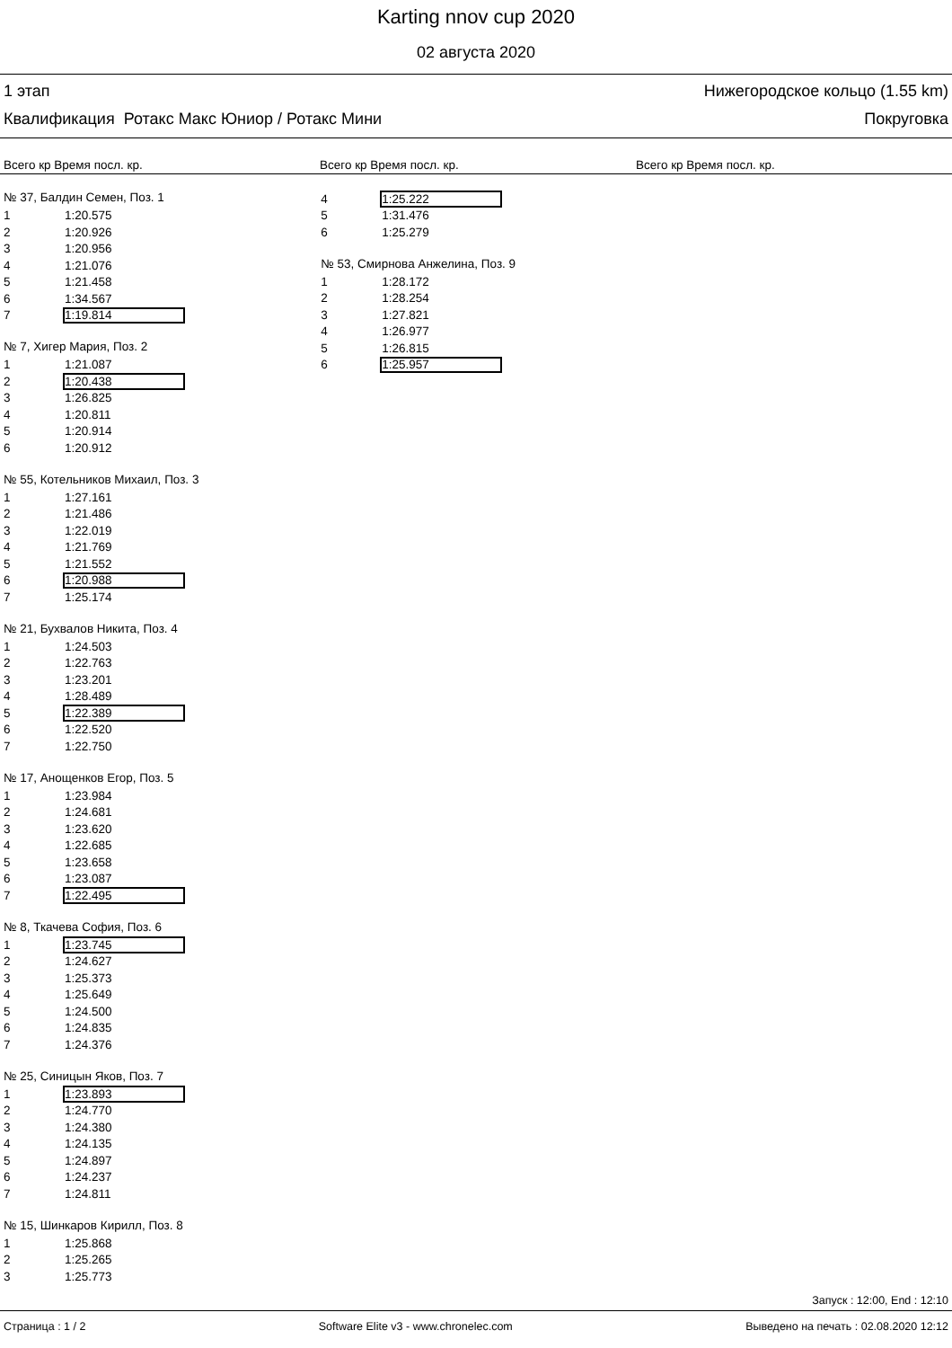Karting nnov cup 2020
02 августа 2020
1 этап Нижегородское кольцо (1.55 km)
Квалификация Ротакс Макс Юниор / Ротакс Мини Покруговка
Всего кр Время посл. кр. Всего кр Время посл. кр. Всего кр Время посл. кр.
№ 37, Балдин Семен, Поз. 1
| 1 | 1:20.575 |
| 2 | 1:20.926 |
| 3 | 1:20.956 |
| 4 | 1:21.076 |
| 5 | 1:21.458 |
| 6 | 1:34.567 |
| 7 | 1:19.814 |
№ 7, Хигер Мария, Поз. 2
| 1 | 1:21.087 |
| 2 | 1:20.438 |
| 3 | 1:26.825 |
| 4 | 1:20.811 |
| 5 | 1:20.914 |
| 6 | 1:20.912 |
№ 55, Котельников Михаил, Поз. 3
| 1 | 1:27.161 |
| 2 | 1:21.486 |
| 3 | 1:22.019 |
| 4 | 1:21.769 |
| 5 | 1:21.552 |
| 6 | 1:20.988 |
| 7 | 1:25.174 |
№ 21, Бухвалов Никита, Поз. 4
| 1 | 1:24.503 |
| 2 | 1:22.763 |
| 3 | 1:23.201 |
| 4 | 1:28.489 |
| 5 | 1:22.389 |
| 6 | 1:22.520 |
| 7 | 1:22.750 |
№ 17, Анощенков Егор, Поз. 5
| 1 | 1:23.984 |
| 2 | 1:24.681 |
| 3 | 1:23.620 |
| 4 | 1:22.685 |
| 5 | 1:23.658 |
| 6 | 1:23.087 |
| 7 | 1:22.495 |
№ 8, Ткачева София, Поз. 6
| 1 | 1:23.745 |
| 2 | 1:24.627 |
| 3 | 1:25.373 |
| 4 | 1:25.649 |
| 5 | 1:24.500 |
| 6 | 1:24.835 |
| 7 | 1:24.376 |
№ 25, Синицын Яков, Поз. 7
| 1 | 1:23.893 |
| 2 | 1:24.770 |
| 3 | 1:24.380 |
| 4 | 1:24.135 |
| 5 | 1:24.897 |
| 6 | 1:24.237 |
| 7 | 1:24.811 |
№ 15, Шинкаров Кирилл, Поз. 8
| 1 | 1:25.868 |
| 2 | 1:25.265 |
| 3 | 1:25.773 |
| 4 | 1:25.222 |
| 5 | 1:31.476 |
| 6 | 1:25.279 |
№ 53, Смирнова Анжелина, Поз. 9
| 1 | 1:28.172 |
| 2 | 1:28.254 |
| 3 | 1:27.821 |
| 4 | 1:26.977 |
| 5 | 1:26.815 |
| 6 | 1:25.957 |
Запуск : 12:00, End : 12:10
Страница : 1 / 2 Software Elite v3 - www.chronelec.com Выведено на печать : 02.08.2020 12:12